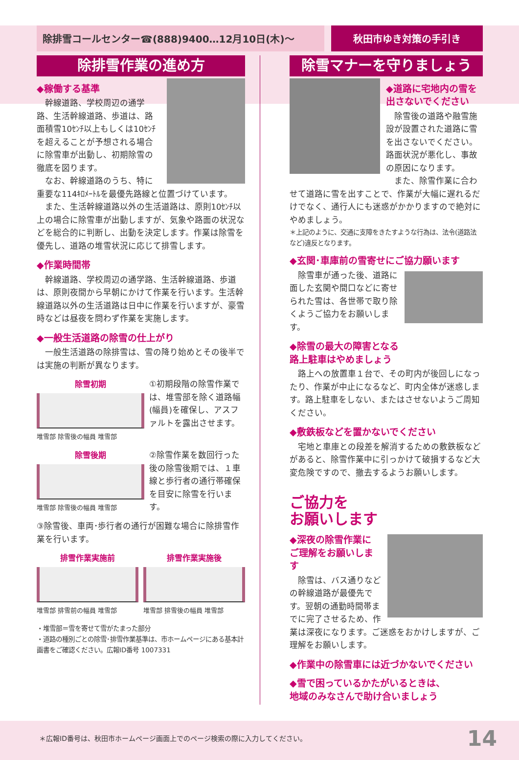除排雪コールセンター☎(888)9400…12月10日(木)〜
秋田市ゆき対策の手引き
除排雪作業の進め方
◆稼働する基準
幹線道路、学校周辺の通学路、生活幹線道路、歩道は、路面積雪10ｾﾝﾁ以上もしくは10ｾﾝﾁを超えることが予想される場合に除雪車が出動し、初期除雪の徹底を図ります。
なお、幹線道路のうち、特に重要な114ｷﾛﾒｰﾄﾙを最優先路線と位置づけています。
また、生活幹線道路以外の生活道路は、原則10ｾﾝﾁ以上の場合に除雪車が出動しますが、気象や路面の状況などを総合的に判断し、出動を決定します。作業は除雪を優先し、道路の堆雪状況に応じて排雪します。
◆作業時間帯
幹線道路、学校周辺の通学路、生活幹線道路、歩道は、原則夜間から早朝にかけて作業を行います。生活幹線道路以外の生活道路は日中に作業を行いますが、豪雪時などは昼夜を問わず作業を実施します。
◆一般生活道路の除雪の仕上がり
一般生活道路の除排雪は、雪の降り始めとその後半では実施の判断が異なります。
除雪初期
堆雪部 除雪後の幅員 堆雪部
①初期段階の除雪作業では、堆雪部を除く道路幅(幅員)を確保し、アスファルトを露出させます。
除雪後期
堆雪部 除雪後の幅員 堆雪部
②除雪作業を数回行った後の除雪後期では、１車線と歩行者の通行帯確保を目安に除雪を行います。
③除雪後、車両･歩行者の通行が困難な場合に除排雪作業を行います。
排雪作業実施前
堆雪部 排雪前の幅員 堆雪部
排雪作業実施後
堆雪部 排雪後の幅員 堆雪部
・堆雪部＝雪を寄せて雪がたまった部分
・道路の種別ごとの除雪･排雪作業基準は、市ホームページにある基本計画書をご確認ください。広報ID番号 1007331
除雪マナーを守りましょう
◆道路に宅地内の雪を出さないでください
除雪後の道路や融雪施設が設置された道路に雪を出さないでください。路面状況が悪化し、事故の原因になります。
また、除雪作業に合わせて道路に雪を出すことで、作業が大幅に遅れるだけでなく、通行人にも迷惑がかかりますので絶対にやめましょう。
＊上記のように、交通に支障をきたすような行為は、法令(道路法など)違反となります。
◆玄関･車庫前の雪寄せにご協力願います
除雪車が通った後、道路に面した玄関や間口などに寄せられた雪は、各世帯で取り除くようご協力をお願いします。
◆除雪の最大の障害となる
路上駐車はやめましょう
路上への放置車１台で、その町内が後回しになったり、作業が中止になるなど、町内全体が迷惑します。路上駐車をしない、またはさせないようご周知ください。
◆敷鉄板などを置かないでください
宅地と車庫との段差を解消するための敷鉄板などがあると、除雪作業中に引っかけて破損するなど大変危険ですので、撤去するようお願いします。
ご協力を
お願いします
◆深夜の除雪作業に
ご理解をお願いします
除雪は、バス通りなどの幹線道路が最優先です。翌朝の通勤時間帯までに完了させるため、作業は深夜になります。ご迷惑をおかけしますが、ご理解をお願いします。
◆作業中の除雪車には近づかないでください
◆雪で困っているかたがいるときは、
地域のみなさんで助け合いましょう
＊広報ID番号は、秋田市ホームページ画面上でのページ検索の際に入力してください。
14